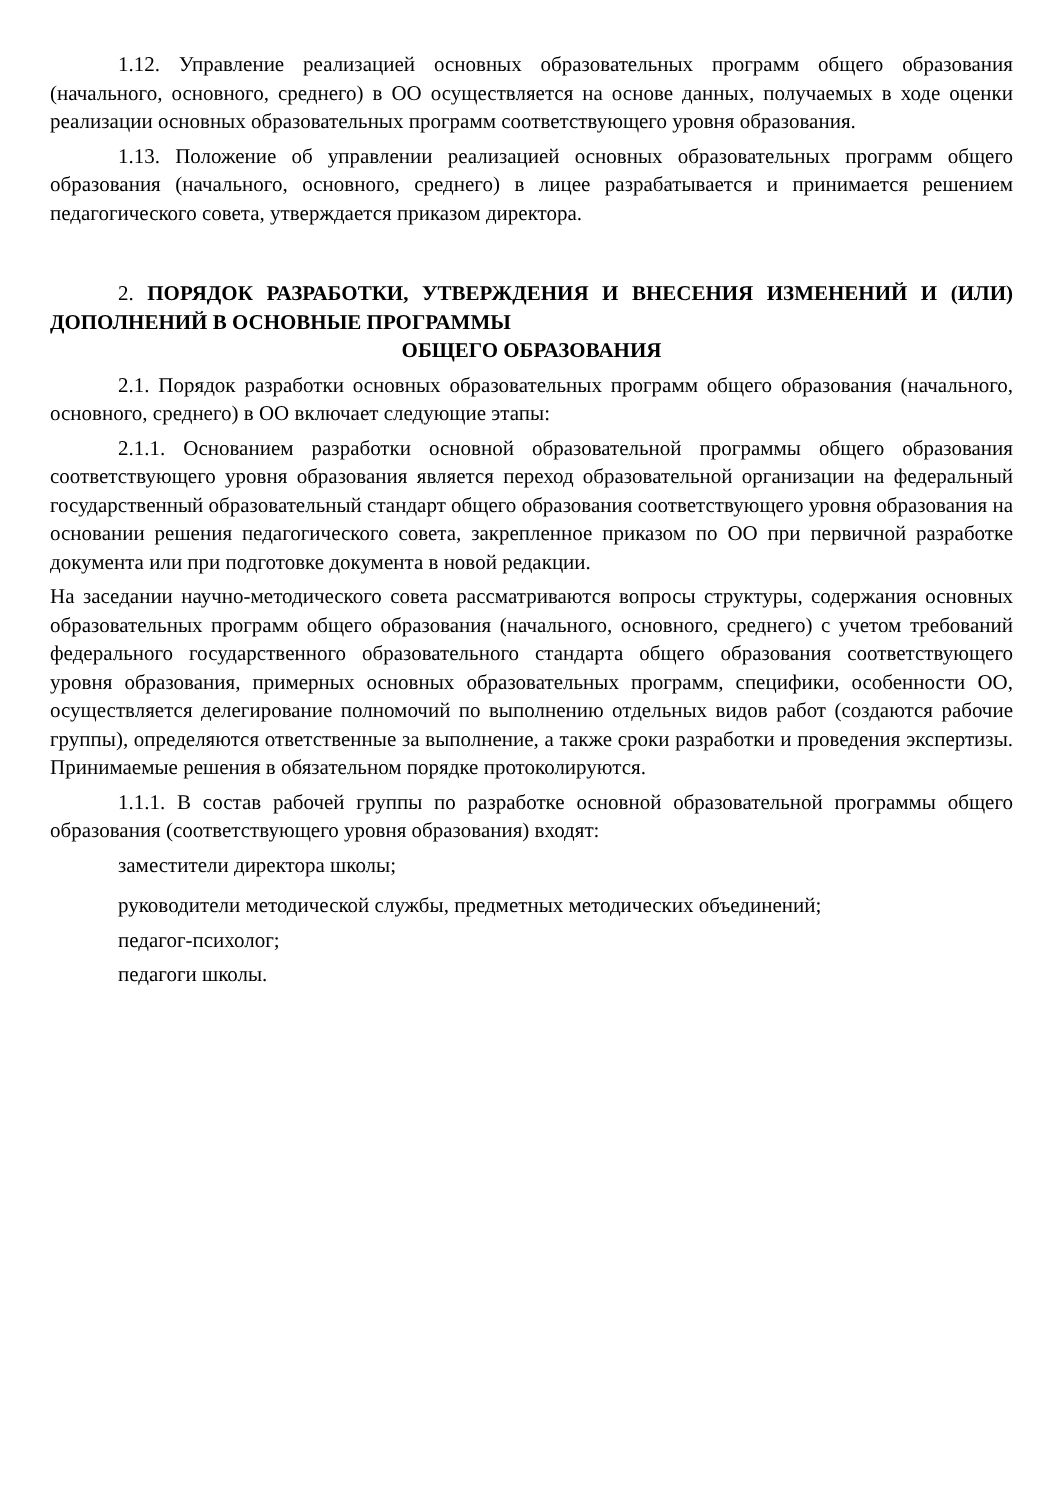1.12. Управление реализацией основных образовательных программ общего образования (начального, основного, среднего) в ОО осуществляется на основе данных, получаемых в ходе оценки реализации основных образовательных программ соответствующего уровня образования.
1.13. Положение об управлении реализацией основных образовательных программ общего образования (начального, основного, среднего) в лицее разрабатывается и принимается решением педагогического совета, утверждается приказом директора.
2. ПОРЯДОК РАЗРАБОТКИ, УТВЕРЖДЕНИЯ И ВНЕСЕНИЯ ИЗМЕНЕНИЙ И (ИЛИ) ДОПОЛНЕНИЙ В ОСНОВНЫЕ ПРОГРАММЫ
ОБЩЕГО ОБРАЗОВАНИЯ
2.1. Порядок разработки основных образовательных программ общего образования (начального, основного, среднего) в ОО включает следующие этапы:
2.1.1. Основанием разработки основной образовательной программы общего образования соответствующего уровня образования является переход образовательной организации на федеральный государственный образовательный стандарт общего образования соответствующего уровня образования на основании решения педагогического совета, закрепленное приказом по ОО при первичной разработке документа или при подготовке документа в новой редакции.
На заседании научно-методического совета рассматриваются вопросы структуры, содержания основных образовательных программ общего образования (начального, основного, среднего) с учетом требований федерального государственного образовательного стандарта общего образования соответствующего уровня образования, примерных основных образовательных программ, специфики, особенности ОО, осуществляется делегирование полномочий по выполнению отдельных видов работ (создаются рабочие группы), определяются ответственные за выполнение, а также сроки разработки и проведения экспертизы. Принимаемые решения в обязательном порядке протоколируются.
1.1.1. В состав рабочей группы по разработке основной образовательной программы общего образования (соответствующего уровня образования) входят:
заместители директора школы;
руководители методической службы, предметных методических объединений;
педагог-психолог;
педагоги школы.